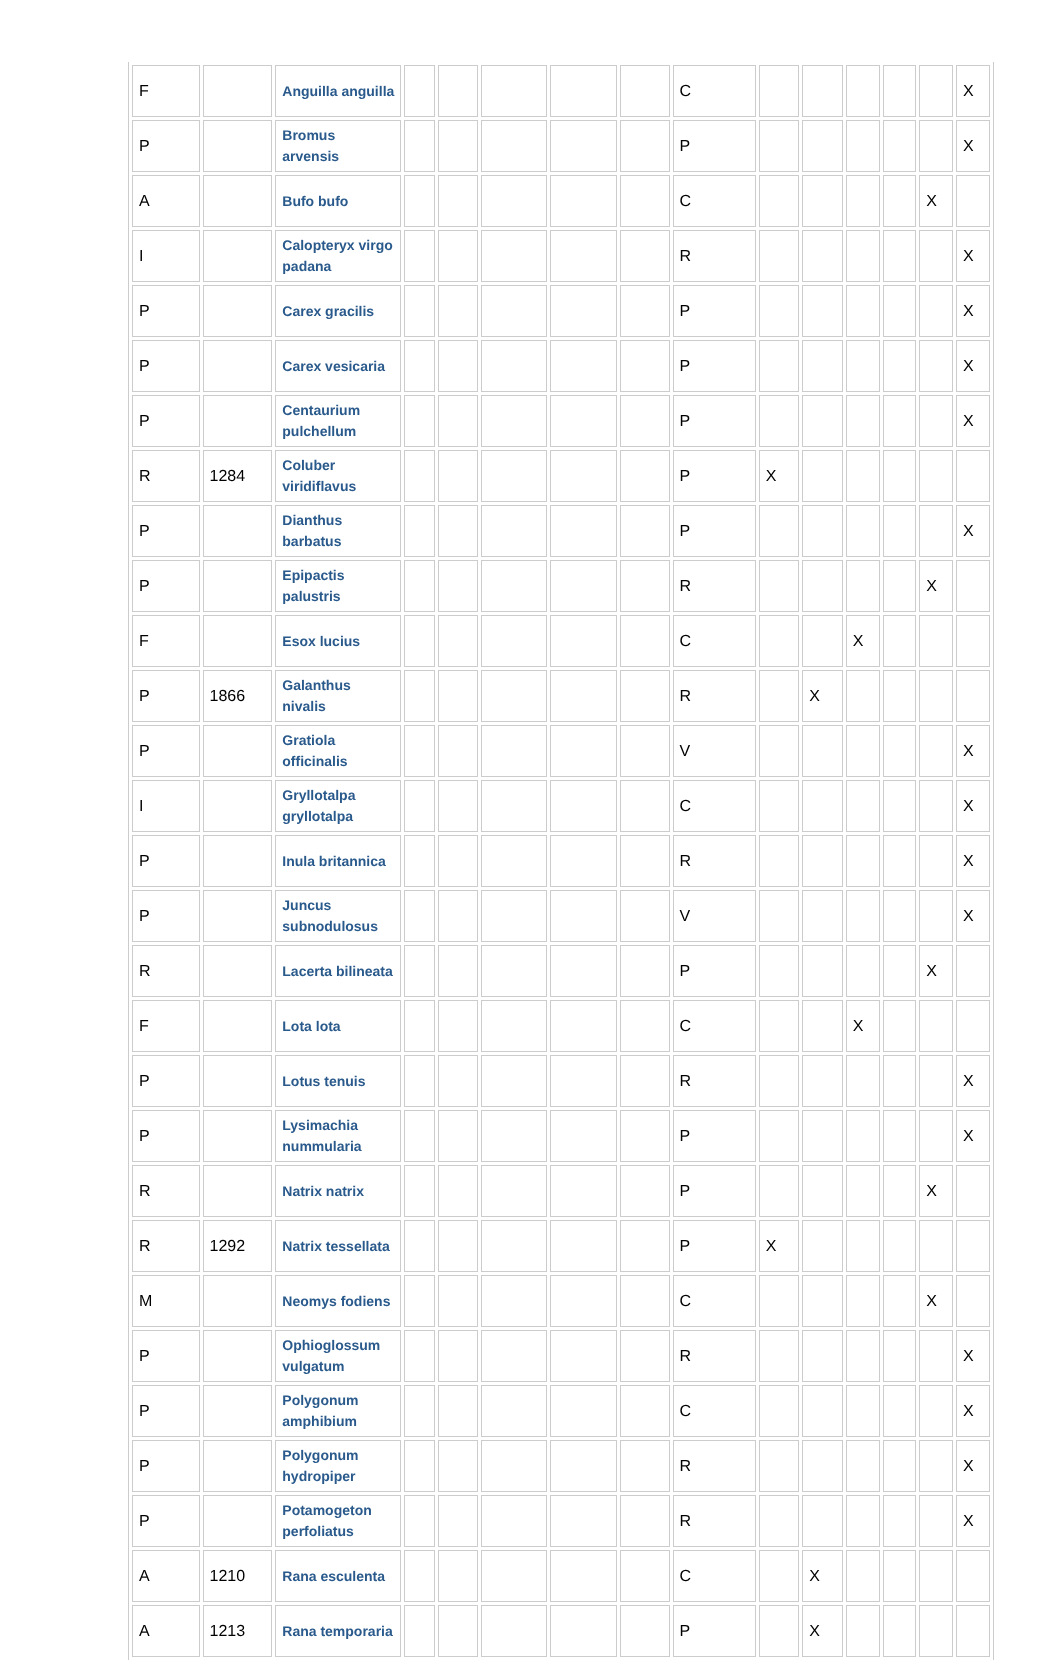| F | | Anguilla anguilla | | | | | | C | | | | | | X |
| P | | Bromus arvensis | | | | | | P | | | | | | X |
| A | | Bufo bufo | | | | | | C | | | | | X | |
| I | | Calopteryx virgo padana | | | | | | R | | | | | | X |
| P | | Carex gracilis | | | | | | P | | | | | | X |
| P | | Carex vesicaria | | | | | | P | | | | | | X |
| P | | Centaurium pulchellum | | | | | | P | | | | | | X |
| R | 1284 | Coluber viridiflavus | | | | | | P | X | | | | | |
| P | | Dianthus barbatus | | | | | | P | | | | | | X |
| P | | Epipactis palustris | | | | | | R | | | | | X | |
| F | | Esox lucius | | | | | | C | | | X | | | |
| P | 1866 | Galanthus nivalis | | | | | | R | | X | | | | |
| P | | Gratiola officinalis | | | | | | V | | | | | | X |
| I | | Gryllotalpa gryllotalpa | | | | | | C | | | | | | X |
| P | | Inula britannica | | | | | | R | | | | | | X |
| P | | Juncus subnodulosus | | | | | | V | | | | | | X |
| R | | Lacerta bilineata | | | | | | P | | | | | X | |
| F | | Lota lota | | | | | | C | | | X | | | |
| P | | Lotus tenuis | | | | | | R | | | | | | X |
| P | | Lysimachia nummularia | | | | | | P | | | | | | X |
| R | | Natrix natrix | | | | | | P | | | | | X | |
| R | 1292 | Natrix tessellata | | | | | | P | X | | | | | |
| M | | Neomys fodiens | | | | | | C | | | | | X | |
| P | | Ophioglossum vulgatum | | | | | | R | | | | | | X |
| P | | Polygonum amphibium | | | | | | C | | | | | | X |
| P | | Polygonum hydropiper | | | | | | R | | | | | | X |
| P | | Potamogeton perfoliatus | | | | | | R | | | | | | X |
| A | 1210 | Rana esculenta | | | | | | C | | X | | | | |
| A | 1213 | Rana temporaria | | | | | | P | | X | | | | |